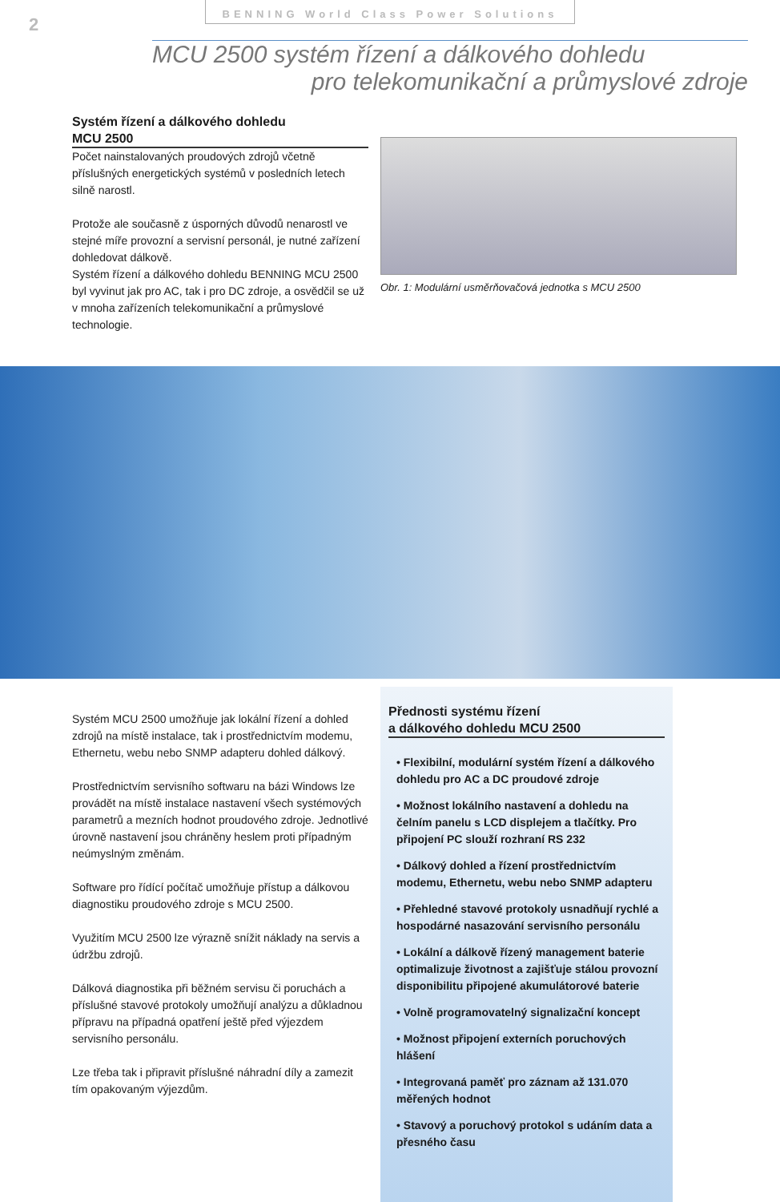2
BENNING World Class Power Solutions
MCU 2500 systém řízení a dálkového dohledu
pro telekomunikační a průmyslové zdroje
Systém řízení a dálkového dohledu
MCU 2500
Počet nainstalovaných proudových zdrojů včetně příslušných energetických systémů v posledních letech silně narostl.
Protože ale současně z úsporných důvodů nenarostl ve stejné míře provozní a servisní personál, je nutné zařízení dohledovat dálkově.
Systém řízení a dálkového dohledu BENNING MCU 2500 byl vyvinut jak pro AC, tak i pro DC zdroje, a osvědčil se už v mnoha zařízeních telekomunikační a průmyslové technologie.
Obr. 1: Modulární usměrňovačová jednotka s MCU 2500
Systém MCU 2500 umožňuje jak lokální řízení a dohled zdrojů na místě instalace, tak i prostřednictvím modemu, Ethernetu, webu nebo SNMP adapteru dohled dálkový.
Prostřednictvím servisního softwaru na bázi Windows lze provádět na místě instalace nastavení všech systémových parametrů a mezních hodnot proudového zdroje. Jednotlivé úrovně nastavení jsou chráněny heslem proti případným neúmyslným změnám.
Software pro řídící počítač umožňuje přístup a dálkovou diagnostiku proudového zdroje s MCU 2500.
Využitím MCU 2500 lze výrazně snížit náklady na servis a údržbu zdrojů.
Dálková diagnostika při běžném servisu či poruchách a příslušné stavové protokoly umožňují analýzu a důkladnou přípravu na případná opatření ještě před výjezdem servisního personálu.
Lze třeba tak i připravit příslušné náhradní díly a zamezit tím opakovaným výjezdům.
Přednosti systému řízení
a dálkového dohledu MCU 2500
• Flexibilní, modulární systém řízení a dálkového dohledu pro AC a DC proudové zdroje
• Možnost lokálního nastavení a dohledu na čelním panelu s LCD displejem a tlačítky. Pro připojení PC slouží rozhraní RS 232
• Dálkový dohled a řízení prostřednictvím modemu, Ethernetu, webu nebo SNMP adapteru
• Přehledné stavové protokoly usnadňují rychlé a hospodárné nasazování servisního personálu
• Lokální a dálkově řízený management baterie optimalizuje životnost a zajišťuje stálou provozní disponibilitu připojené akumulátorové baterie
• Volně programovatelný signalizační koncept
• Možnost připojení externích poruchových hlášení
• Integrovaná paměť pro záznam až 131.070 měřených hodnot
• Stavový a poruchový protokol s udáním data a přesného času